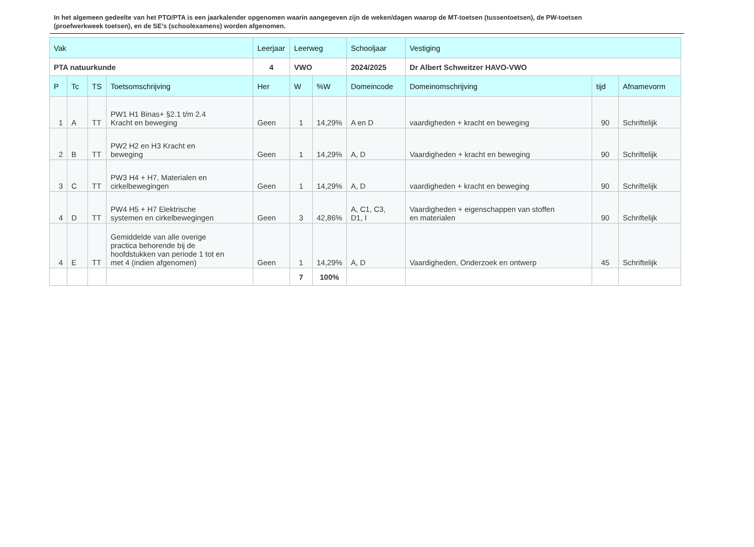In het algemeen gedeelte van het PTO/PTA is een jaarkalender opgenomen waarin aangegeven zijn de weken/dagen waarop de MT-toetsen (tussentoetsen), de PW-toetsen (proefwerkweek toetsen), en de SE’s (schoolexamens) worden afgenomen.
| Vak | | | | Leerjaar | Leerweg | | Schooljaar | Vestiging | | |
| --- | --- | --- | --- | --- | --- | --- | --- | --- | --- | --- |
| PTA natuurkunde | | | | 4 | VWO | | 2024/2025 | Dr Albert Schweitzer HAVO-VWO | | |
| P | Tc | TS | Toetsomschrijving | Her | W | %W | Domeincode | Domeinomschrijving | tijd | Afnamevorm |
| 1 | A | TT | PW1 H1 Binas+ §2.1 t/m 2.4 Kracht en beweging | Geen | 1 | 14,29% | A en D | vaardigheden + kracht en beweging | 90 | Schriftelijk |
| 2 | B | TT | PW2 H2 en H3 Kracht en beweging | Geen | 1 | 14,29% | A, D | Vaardigheden + kracht en beweging | 90 | Schriftelijk |
| 3 | C | TT | PW3 H4 + H7, Materialen en cirkelbewegingen | Geen | 1 | 14,29% | A, D | vaardigheden + kracht en beweging | 90 | Schriftelijk |
| 4 | D | TT | PW4 H5 + H7 Elektrische systemen en cirkelbewegingen | Geen | 3 | 42,86% | A, C1, C3, D1, I | Vaardigheden + eigenschappen van stoffen en materialen | 90 | Schriftelijk |
| 4 | E | TT | Gemiddelde van alle overige practica behorende bij de hoofdstukken van periode 1 tot en met 4 (indien afgenomen) | Geen | 1 | 14,29% | A, D | Vaardigheden, Onderzoek en ontwerp | 45 | Schriftelijk |
| | | | | | 7 | 100% | | | | |